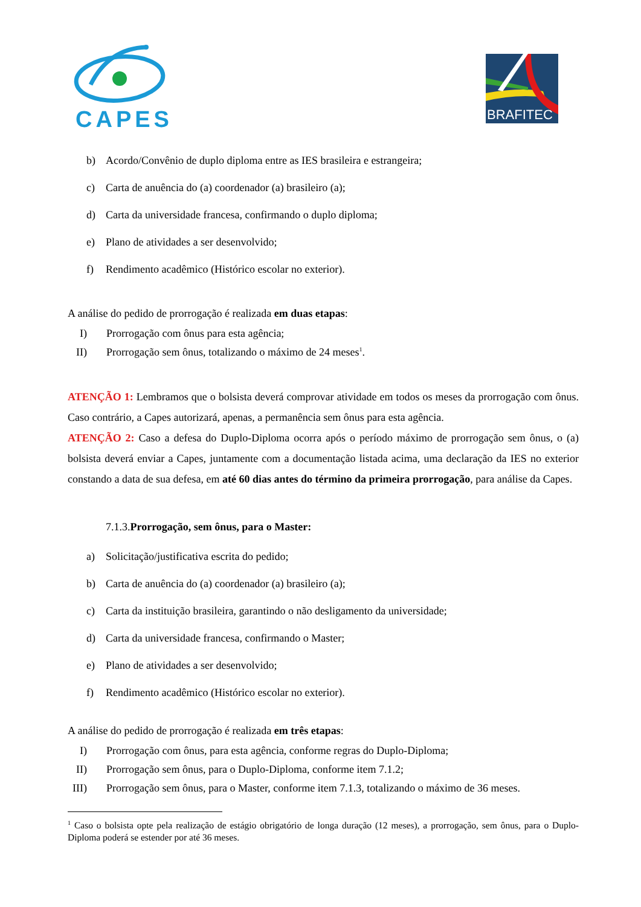CAPES
BRAFITEC
b) Acordo/Convênio de duplo diploma entre as IES brasileira e estrangeira;
c) Carta de anuência do (a) coordenador (a) brasileiro (a);
d) Carta da universidade francesa, confirmando o duplo diploma;
e) Plano de atividades a ser desenvolvido;
f) Rendimento acadêmico (Histórico escolar no exterior).
A análise do pedido de prorrogação é realizada em duas etapas:
I) Prorrogação com ônus para esta agência;
II)
Prorrogação sem ônus, totalizando o máximo de 24 meses<sup>1</sup>.
ATENÇÃO 1: Lembramos que o bolsista deverá comprovar atividade em todos os meses da prorrogação com ônus. Caso contrário, a Capes autorizará, apenas, a permanência sem ônus para esta agência.
ATENÇÃO 2: Caso a defesa do Duplo-Diploma ocorra após o período máximo de prorrogação sem ônus, o (a) bolsista deverá enviar a Capes, juntamente com a documentação listada acima, uma declaração da IES no exterior constando a data de sua defesa, em até 60 dias antes do término da primeira prorrogação, para análise da Capes.
7.1.3.Prorrogação, sem ônus, para o Master:
a) Solicitação/justificativa escrita do pedido;
b) Carta de anuência do (a) coordenador (a) brasileiro (a);
c) Carta da instituição brasileira, garantindo o não desligamento da universidade;
d) Carta da universidade francesa, confirmando o Master;
e) Plano de atividades a ser desenvolvido;
f) Rendimento acadêmico (Histórico escolar no exterior).
A análise do pedido de prorrogação é realizada em três etapas:
I) Prorrogação com ônus, para esta agência, conforme regras do Duplo-Diploma;
II)
Prorrogação sem ônus, para o Duplo-Diploma, conforme item 7.1.2;
III)
Prorrogação sem ônus, para o Master, conforme item 7.1.3, totalizando o máximo de 36 meses.
<sup>1</sup> Caso o bolsista opte pela realização de estágio obrigatório de longa duração (12 meses), a prorrogação, sem ônus, para o Duplo-Diploma poderá se estender por até 36 meses.